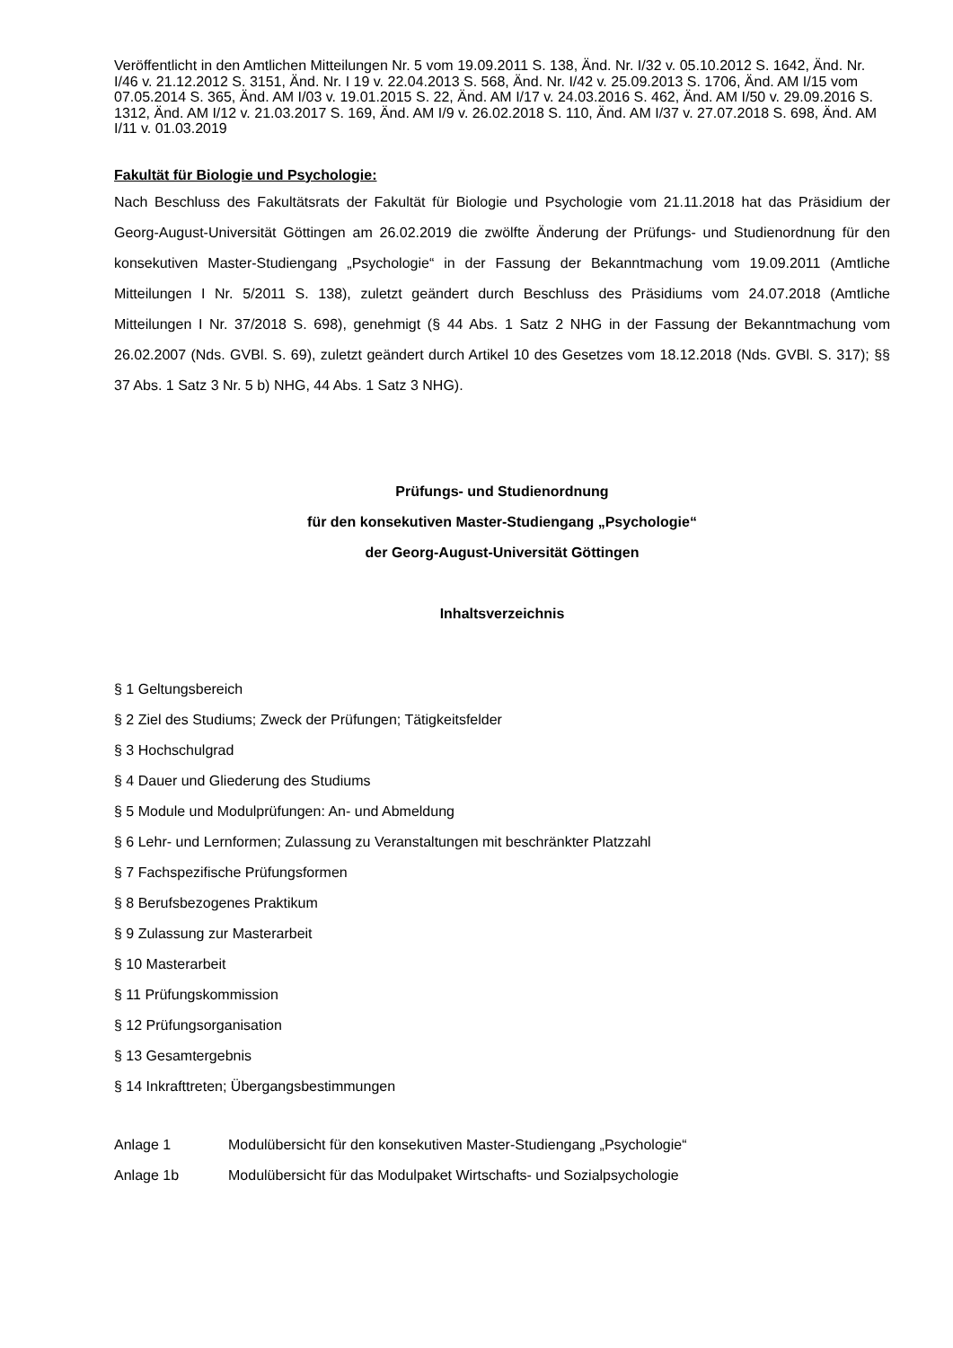Veröffentlicht in den Amtlichen Mitteilungen Nr. 5 vom 19.09.2011 S. 138, Änd. Nr. I/32 v. 05.10.2012 S. 1642, Änd. Nr. I/46 v. 21.12.2012 S. 3151, Änd. Nr. I 19 v. 22.04.2013 S. 568, Änd. Nr. I/42 v. 25.09.2013 S. 1706, Änd. AM I/15 vom 07.05.2014 S. 365, Änd. AM I/03 v. 19.01.2015 S. 22, Änd. AM I/17 v. 24.03.2016 S. 462, Änd. AM I/50 v. 29.09.2016 S. 1312, Änd. AM I/12 v. 21.03.2017 S. 169, Änd. AM I/9 v. 26.02.2018 S. 110, Änd. AM I/37 v. 27.07.2018 S. 698, Änd. AM I/11 v. 01.03.2019
Fakultät für Biologie und Psychologie:
Nach Beschluss des Fakultätsrats der Fakultät für Biologie und Psychologie vom 21.11.2018 hat das Präsidium der Georg-August-Universität Göttingen am 26.02.2019 die zwölfte Änderung der Prüfungs- und Studienordnung für den konsekutiven Master-Studiengang „Psychologie“ in der Fassung der Bekanntmachung vom 19.09.2011 (Amtliche Mitteilungen I Nr. 5/2011 S. 138), zuletzt geändert durch Beschluss des Präsidiums vom 24.07.2018 (Amtliche Mitteilungen I Nr. 37/2018 S. 698), genehmigt (§ 44 Abs. 1 Satz 2 NHG in der Fassung der Bekanntmachung vom 26.02.2007 (Nds. GVBl. S. 69), zuletzt geändert durch Artikel 10 des Gesetzes vom 18.12.2018 (Nds. GVBl. S. 317); §§ 37 Abs. 1 Satz 3 Nr. 5 b) NHG, 44 Abs. 1 Satz 3 NHG).
Prüfungs- und Studienordnung
für den konsekutiven Master-Studiengang „Psychologie“
der Georg-August-Universität Göttingen
Inhaltsverzeichnis
§ 1 Geltungsbereich
§ 2 Ziel des Studiums; Zweck der Prüfungen; Tätigkeitsfelder
§ 3 Hochschulgrad
§ 4 Dauer und Gliederung des Studiums
§ 5 Module und Modulprüfungen: An- und Abmeldung
§ 6 Lehr- und Lernformen; Zulassung zu Veranstaltungen mit beschränkter Platzzahl
§ 7 Fachspezifische Prüfungsformen
§ 8 Berufsbezogenes Praktikum
§ 9 Zulassung zur Masterarbeit
§ 10 Masterarbeit
§ 11 Prüfungskommission
§ 12 Prüfungsorganisation
§ 13 Gesamtergebnis
§ 14 Inkrafttreten; Übergangsbestimmungen
Anlage 1 Modulübersicht für den konsekutiven Master-Studiengang „Psychologie“
Anlage 1b Modulübersicht für das Modulpaket Wirtschafts- und Sozialpsychologie